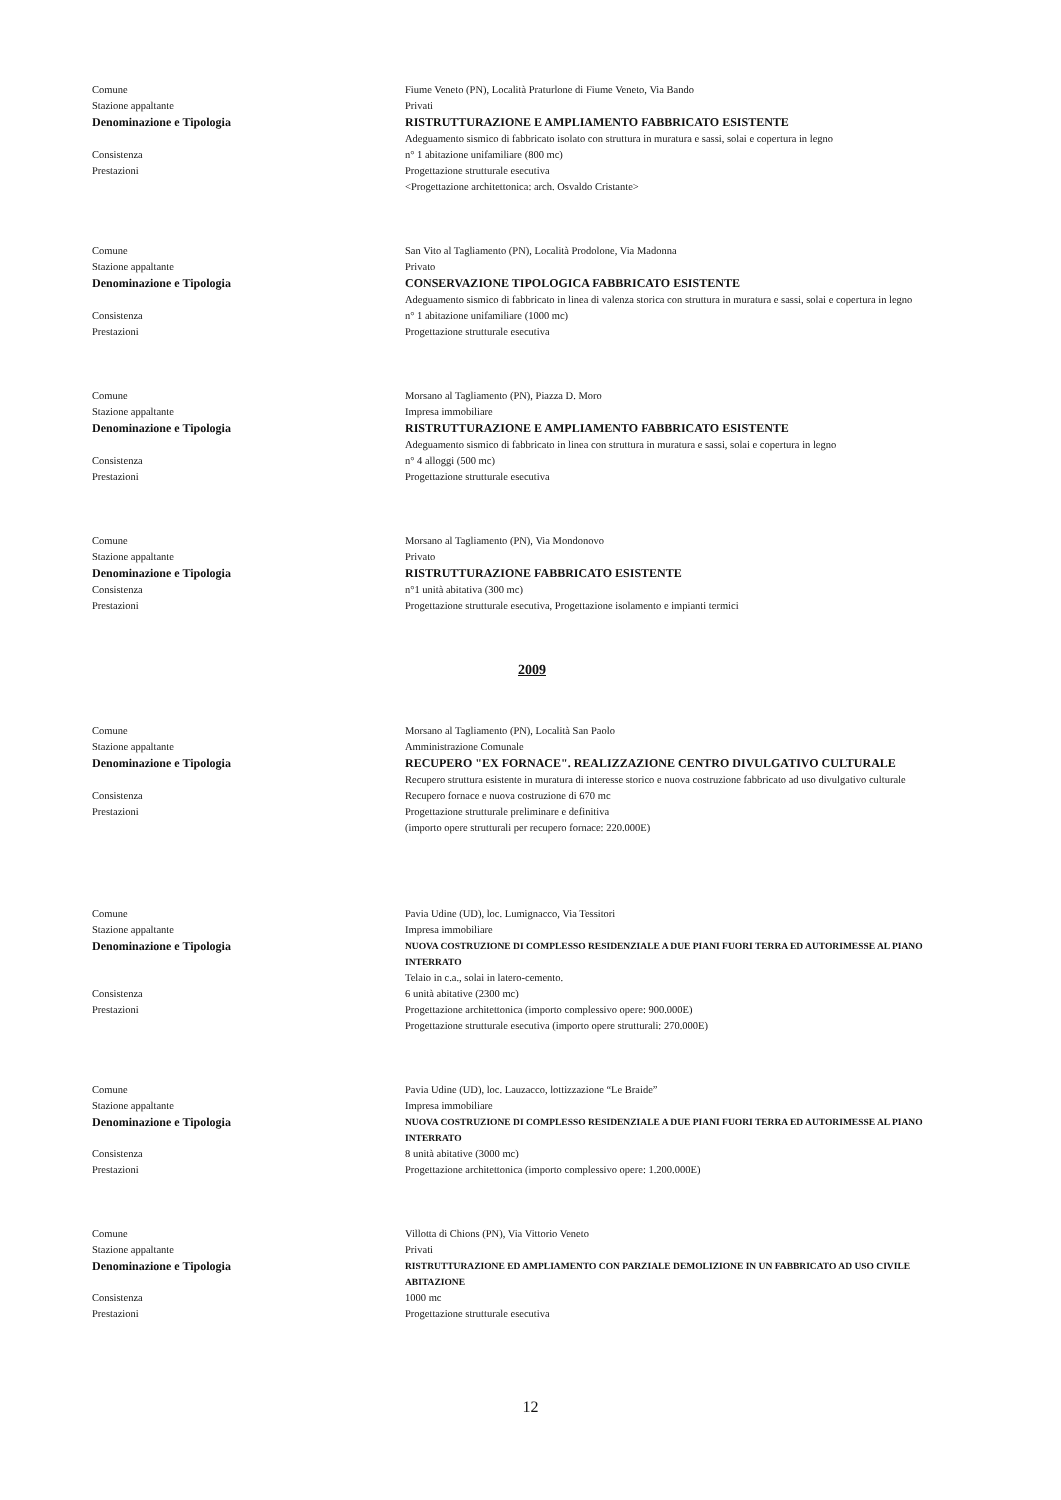Comune
Fiume Veneto (PN), Località Praturlone di Fiume Veneto, Via Bando
Stazione appaltante
Privati
Denominazione e Tipologia
RISTRUTTURAZIONE E AMPLIAMENTO FABBRICATO ESISTENTE
Adeguamento sismico di fabbricato isolato con struttura in muratura e sassi, solai e copertura in legno
Consistenza
n° 1 abitazione unifamiliare (800 mc)
Prestazioni
Progettazione strutturale esecutiva
<Progettazione architettonica: arch. Osvaldo Cristante>
Comune
San Vito al Tagliamento (PN), Località Prodolone, Via Madonna
Stazione appaltante
Privato
Denominazione e Tipologia
CONSERVAZIONE TIPOLOGICA FABBRICATO ESISTENTE
Adeguamento sismico di fabbricato in linea di valenza storica con struttura in muratura e sassi, solai e copertura in legno
Consistenza
n° 1 abitazione unifamiliare (1000 mc)
Prestazioni
Progettazione strutturale esecutiva
Comune
Morsano al Tagliamento (PN), Piazza D. Moro
Stazione appaltante
Impresa immobiliare
Denominazione e Tipologia
RISTRUTTURAZIONE E AMPLIAMENTO FABBRICATO ESISTENTE
Adeguamento sismico di fabbricato in linea con struttura in muratura e sassi, solai e copertura in legno
Consistenza
n° 4 alloggi (500 mc)
Prestazioni
Progettazione strutturale esecutiva
Comune
Morsano al Tagliamento (PN), Via Mondonovo
Stazione appaltante
Privato
Denominazione e Tipologia
RISTRUTTURAZIONE FABBRICATO ESISTENTE
Consistenza
n°1 unità abitativa (300 mc)
Prestazioni
Progettazione strutturale esecutiva, Progettazione isolamento e impianti termici
2009
Comune
Morsano al Tagliamento (PN), Località San Paolo
Stazione appaltante
Amministrazione Comunale
Denominazione e Tipologia
RECUPERO "EX FORNACE". REALIZZAZIONE CENTRO DIVULGATIVO CULTURALE
Recupero struttura esistente in muratura di interesse storico e nuova costruzione fabbricato ad uso divulgativo culturale
Consistenza
Recupero fornace e nuova costruzione di 670 mc
Prestazioni
Progettazione strutturale preliminare e definitiva
(importo opere strutturali per recupero fornace: 220.000E)
Comune
Pavia Udine (UD), loc. Lumignacco, Via Tessitori
Stazione appaltante
Impresa immobiliare
Denominazione e Tipologia
NUOVA COSTRUZIONE DI COMPLESSO RESIDENZIALE A DUE PIANI FUORI TERRA ED AUTORIMESSE AL PIANO INTERRATO
Telaio in c.a., solai in latero-cemento.
Consistenza
6 unità abitative (2300 mc)
Prestazioni
Progettazione architettonica (importo complessivo opere: 900.000E)
Progettazione strutturale esecutiva (importo opere strutturali: 270.000E)
Comune
Pavia Udine (UD), loc. Lauzacco, lottizzazione “Le Braide”
Stazione appaltante
Impresa immobiliare
Denominazione e Tipologia
NUOVA COSTRUZIONE DI COMPLESSO RESIDENZIALE A DUE PIANI FUORI TERRA ED AUTORIMESSE AL PIANO INTERRATO
Consistenza
8 unità abitative (3000 mc)
Prestazioni
Progettazione architettonica (importo complessivo opere: 1.200.000E)
Comune
Villotta di Chions (PN), Via Vittorio Veneto
Stazione appaltante
Privati
Denominazione e Tipologia
RISTRUTTURAZIONE ED AMPLIAMENTO CON PARZIALE DEMOLIZIONE IN UN FABBRICATO AD USO CIVILE ABITAZIONE
Consistenza
1000 mc
Prestazioni
Progettazione strutturale esecutiva
12